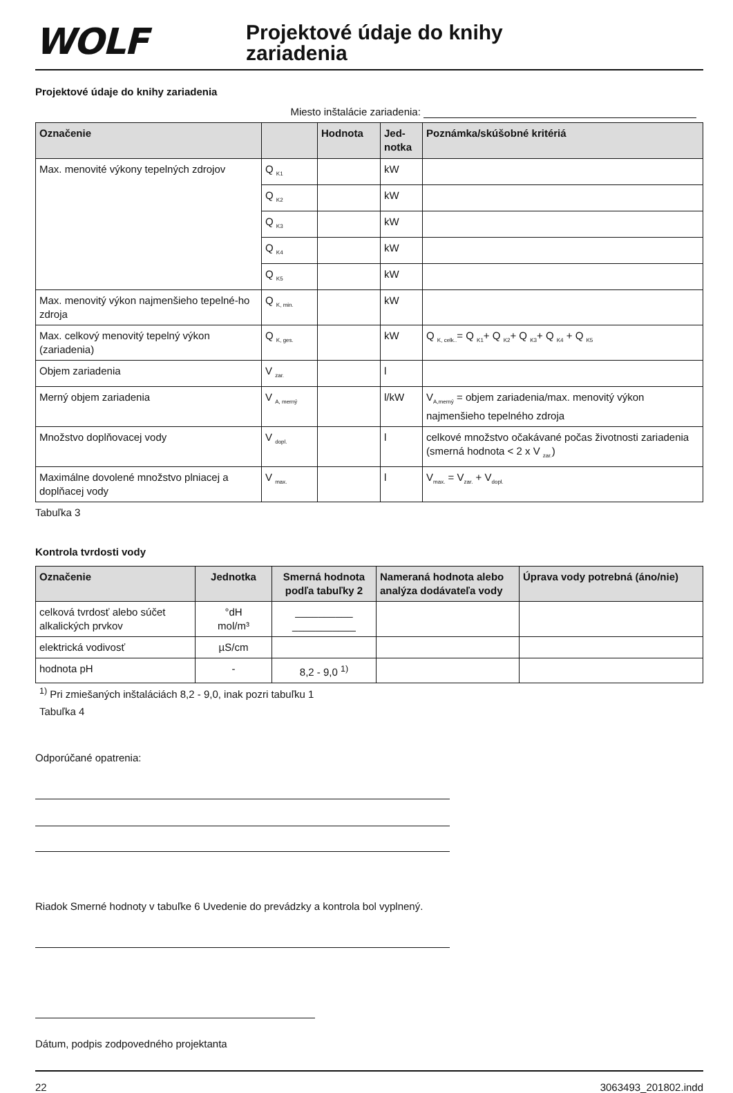WOLF
Projektové údaje do knihy
zariadenia
Projektové údaje do knihy zariadenia
Miesto inštalácie zariadenia:
| Označenie | | Hodnota | Jed- notka | Poznámka/skúšobné kritériá |
| --- | --- | --- | --- | --- |
| Max. menovité výkony tepelných zdrojov | Q <sub>K1</sub> | | kW | |
| | Q <sub>K2</sub> | | kW | |
| | Q <sub>K3</sub> | | kW | |
| | Q <sub>K4</sub> | | kW | |
| | Q <sub>K5</sub> | | kW | |
| Max. menovitý výkon najmenšieho tepelné-ho zdroja | Q <sub>K, min.</sub> | | kW | |
| Max. celkový menovitý tepelný výkon (zariadenia) | Q <sub>K, ges.</sub> | | kW | Q <sub>K, celk..</sub>= Q <sub>K1</sub>+ Q <sub>K2</sub>+ Q <sub>K3</sub>+ Q <sub>K4</sub> + Q <sub>K5</sub> |
| Objem zariadenia | V <sub>zar.</sub> | | l | |
| Merný objem zariadenia | V <sub>A, merný</sub> | | l/kW | V<sub>A,merný</sub> = objem zariadenia/max. menovitý výkon najmenšieho tepelného zdroja |
| Množstvo doplňovacej vody | V <sub>dopl.</sub> | | l | celkové množstvo očakávané počas životnosti zariadenia (smerná hodnota < 2 x V <sub>zar.</sub>) |
| Maximálne dovolené množstvo plniacej a doplňacej vody | V <sub>max.</sub> | | l | V<sub>max.</sub> = V<sub>zar.</sub> + V<sub>dopl.</sub> |
Tabuľka 3
Kontrola tvrdosti vody
| Označenie | Jednotka | Smerná hodnota podľa tabuľky 2 | Nameraná hodnota alebo analýza dodávateľa vody | Úprava vody potrebná (áno/nie) |
| --- | --- | --- | --- | --- |
| celková tvrdosť alebo súčet alkalických prvkov | °dH mol/m³ | __________ ___________ | | |
| elektrická vodivosť | µS/cm | | | |
| hodnota pH | - | 8,2 - 9,0 <sup>1)</sup> | | |
<sup>1)</sup> Pri zmiešaných inštaláciách 8,2 - 9,0, inak pozri tabuľku 1
Tabuľka 4
Odporúčané opatrenia:
Riadok Smerné hodnoty v tabuľke 6 Uvedenie do prevádzky a kontrola bol vyplnený.
Dátum, podpis zodpovedného projektanta
22 3063493_201802.indd